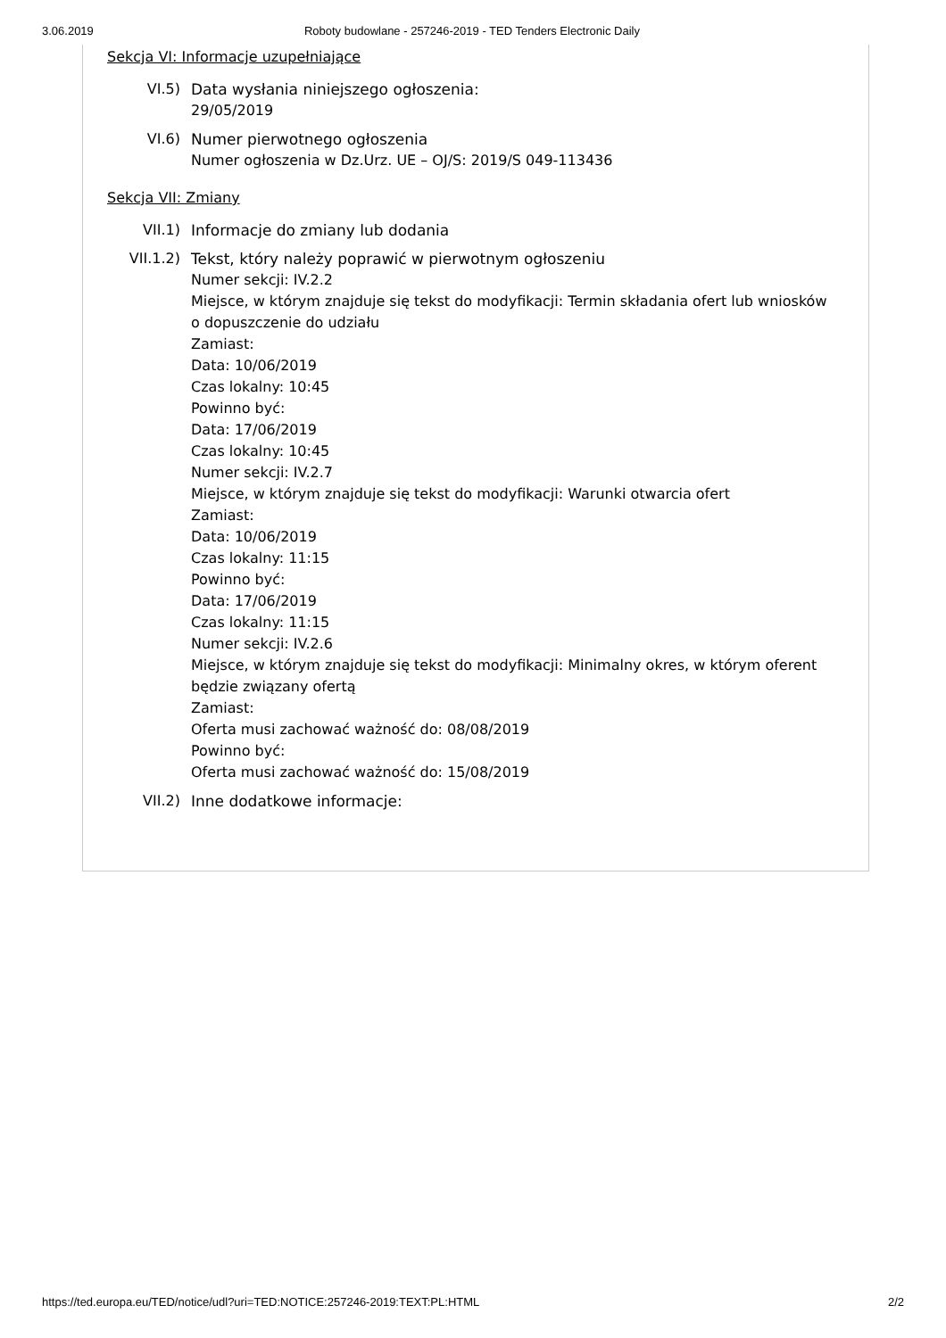3.06.2019 Roboty budowlane - 257246-2019 - TED Tenders Electronic Daily
Sekcja VI: Informacje uzupełniające
VI.5) Data wysłania niniejszego ogłoszenia:
29/05/2019
VI.6) Numer pierwotnego ogłoszenia
Numer ogłoszenia w Dz.Urz. UE – OJ/S: 2019/S 049-113436
Sekcja VII: Zmiany
VII.1) Informacje do zmiany lub dodania
VII.1.2) Tekst, który należy poprawić w pierwotnym ogłoszeniu
Numer sekcji: IV.2.2
Miejsce, w którym znajduje się tekst do modyfikacji: Termin składania ofert lub wniosków o dopuszczenie do udziału
Zamiast:
Data: 10/06/2019
Czas lokalny: 10:45
Powinno być:
Data: 17/06/2019
Czas lokalny: 10:45
Numer sekcji: IV.2.7
Miejsce, w którym znajduje się tekst do modyfikacji: Warunki otwarcia ofert
Zamiast:
Data: 10/06/2019
Czas lokalny: 11:15
Powinno być:
Data: 17/06/2019
Czas lokalny: 11:15
Numer sekcji: IV.2.6
Miejsce, w którym znajduje się tekst do modyfikacji: Minimalny okres, w którym oferent będzie związany ofertą
Zamiast:
Oferta musi zachować ważność do: 08/08/2019
Powinno być:
Oferta musi zachować ważność do: 15/08/2019
VII.2) Inne dodatkowe informacje:
https://ted.europa.eu/TED/notice/udl?uri=TED:NOTICE:257246-2019:TEXT:PL:HTML 2/2